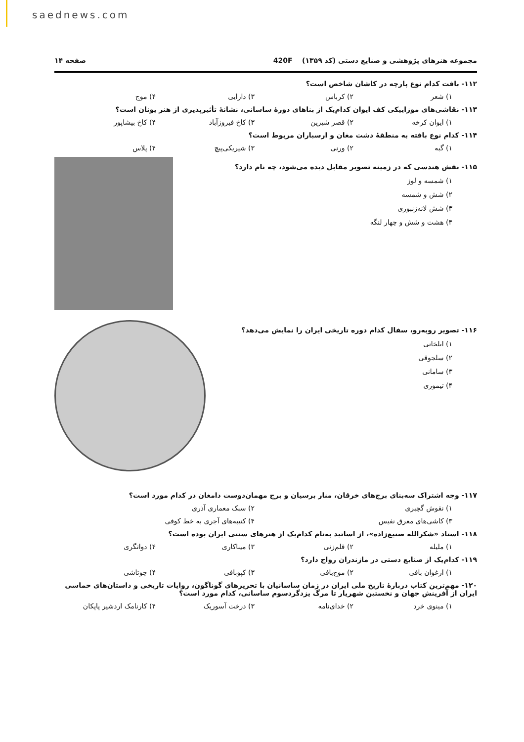saednews.com
مجموعه هنرهای پژوهشی و صنایع دستی (کد ۱۳۵۹) 420F صفحه ۱۴
۱۱۲- بافت کدام نوع پارچه در کاشان شاخص است؟
۱) شعر ۲) کرباس ۳) دارایی ۴) موج
۱۱۳- نقاشی‌های موزاییکی کف ایوان کدام‌یک از بناهای دورهٔ ساسانی، نشانهٔ تأثیرپذیری از هنر یونان است؟
۱) ایوان کرخه ۲) قصر شیرین ۳) کاخ فیروزآباد ۴) کاخ بیشاپور
۱۱۴- کدام نوع بافته به منطقهٔ دشت مغان و ارسباران مربوط است؟
۱) گبه ۲) ورنی ۳) شیریکی‌پیچ ۴) پلاس
۱۱۵- نقش هندسی که در زمینه تصویر مقابل دیده می‌شود، چه نام دارد؟
۱) شمسه و لوز
۲) شش و شمسه
۳) شش لانه‌زنبوری
۴) هشت و شش و چهار لنگه
۱۱۶- تصویر روبه‌رو، سفال کدام دوره تاریخی ایران را نمایش می‌دهد؟
۱) ایلخانی
۲) سلجوقی
۳) سامانی
۴) تیموری
۱۱۷- وجه اشتراک سه‌بنای برج‌های خرقان، منار برسیان و برج مهمان‌دوست دامغان در کدام مورد است؟
۱) نقوش گچبری ۲) سبک معماری آذری
۳) کاشی‌های معرق نفیس ۴) کتیبه‌های آجری به خط کوفی
۱۱۸- استاد «شکرالله صنیع‌زاده»، از اساتید به‌نام کدام‌یک از هنرهای سنتی ایران بوده است؟
۱) ملیله ۲) قلم‌زنی ۳) میناکاری ۴) دواتگری
۱۱۹- کدام‌یک از صنایع دستی در مازندران رواج دارد؟
۱) ارغوان بافی ۲) موج‌بافی ۳) کپوبافی ۴) چوتاشی
۱۲۰- مهم‌ترین کتاب دربارهٔ تاریخ ملی ایران در زمان ساسانیان با تحریرهای گوناگون، روایات تاریخی و داستان‌های حماسی ایران از آفرینش جهان و نخستین شهریار تا مرگ یزدگردسوم ساسانی، کدام مورد است؟
۱) مینوی خرد ۲) خدای‌نامه ۳) درخت آسوریک ۴) کارنامک اردشیر پاپکان